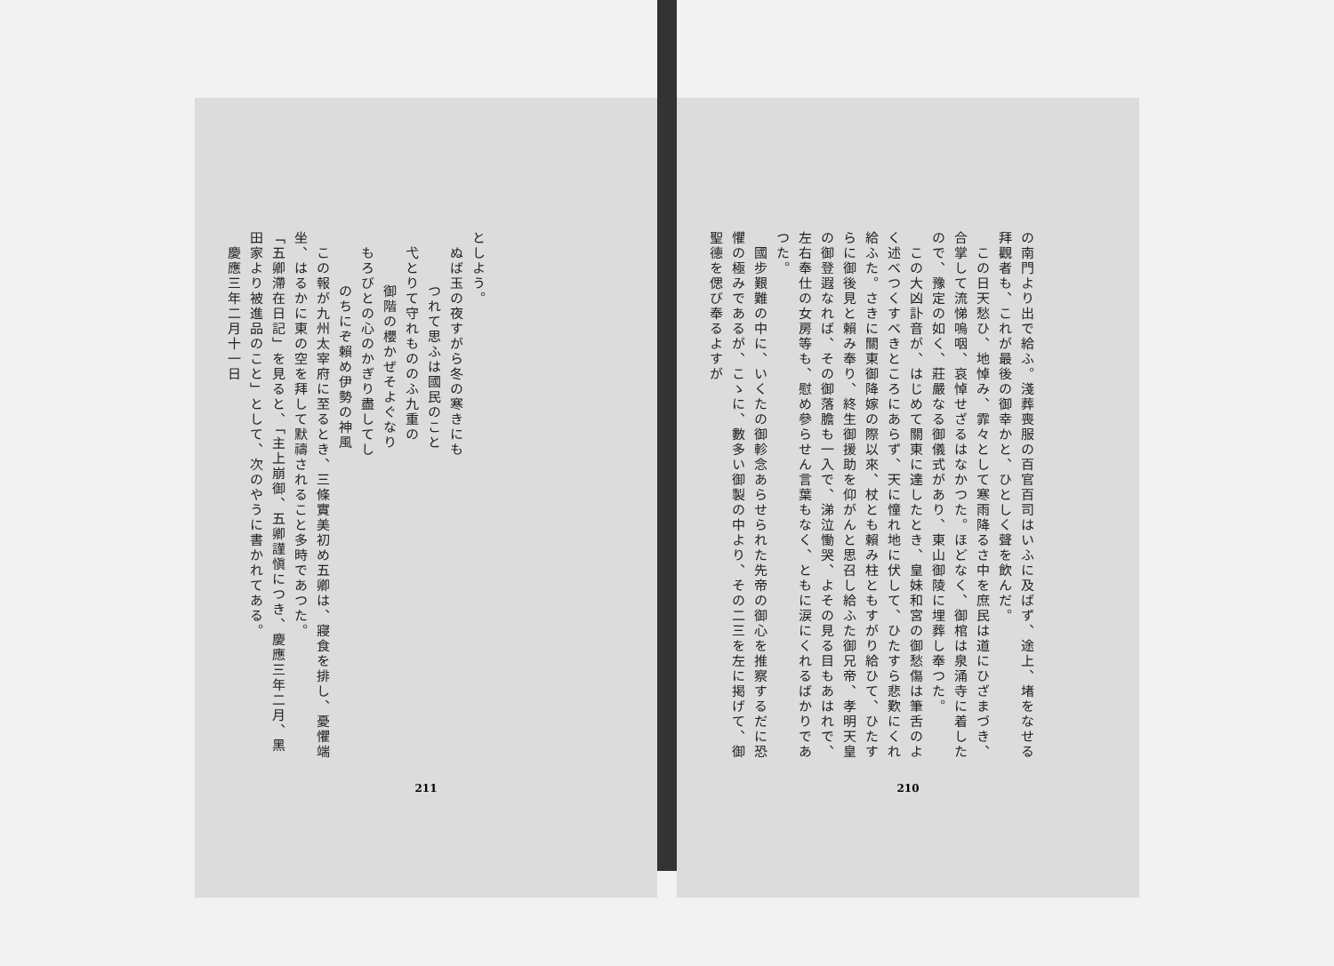の南門より出で給ふ。淺葬喪服の百官百司はいふに及ばず、途上、堵をなせる拜觀者も、これが最後の御幸かと、ひとしく聲を飲んだ。
　この日天愁ひ、地悼み、霏々として寒雨降るさ中を庶民は道にひざまづき、合掌して流悌嗚咽、哀悼せざるはなかつた。ほどなく、御棺は泉涌寺に着したので、豫定の如く、莊嚴なる御儀式があり、東山御陵に埋葬し奉つた。
　この大凶訃音が、はじめて關東に達したとき、皇妹和宮の御愁傷は筆舌のよく述べつくすべきところにあらず、天に憧れ地に伏して、ひたすら悲歎にくれ給ふた。さきに關東御降嫁の際以來、杖とも賴み柱ともすがり給ひて、ひたすらに御後見と賴み奉り、終生御援助を仰がんと思召し給ふた御兄帝、孝明天皇の御登遐なれば、その御落膽も一入で、涕泣慟哭、よその見る目もあはれで、左右奉仕の女房等も、慰め參らせん言葉もなく、ともに涙にくれるばかりであつた。
　國步艱難の中に、いくたの御軫念あらせられた先帝の御心を推察するだに恐懼の極みであるが、こゝに、數多い御製の中より、その二三を左に掲げて、御聖德を偲び奉るよすが
210
としよう。
　ぬば玉の夜すがら冬の寒きにも
つれて思ふは國民のこと
　弋とりて守れもののふ九重の
御階の櫻かぜそよぐなり
　もろびとの心のかぎり盡してし
のちにぞ賴め伊勢の神風
　この報が九州太宰府に至るとき、三條實美初め五卿は、寢食を排し、憂懼端坐、はるかに東の空を拜して默禱されること多時であつた。
「五卿滯在日記」を見ると、「主上崩御、五卿謹愼につき、慶應三年二月、黑田家より被進品のこと」として、次のやうに書かれてある。
　慶應三年二月十一日
211